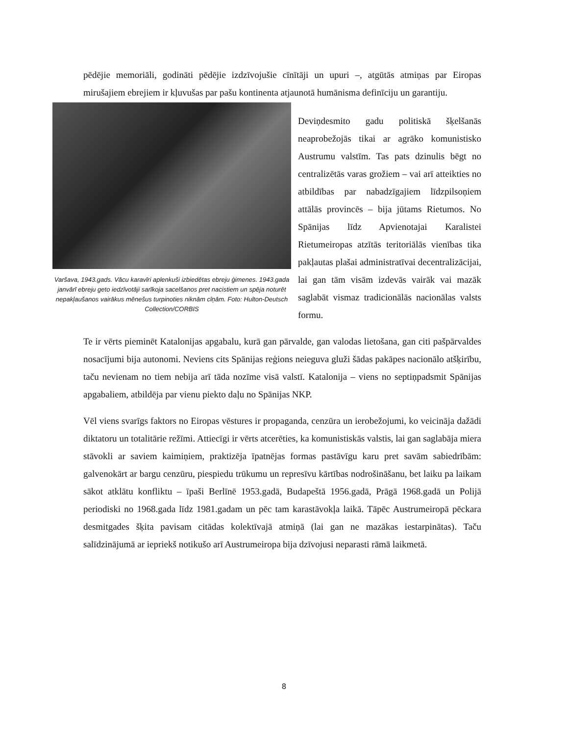pēdējie memoriāli, godināti pēdējie izdzīvojušie cīnītāji un upuri –, atgūtās atmiņas par Eiropas mirušajiem ebrejiem ir kļuvušas par pašu kontinenta atjaunotā humānisma definīciju un garantiju.
Varšava, 1943.gads. Vācu karavīri aplenkuši izbiedētas ebreju ģimenes. 1943.gada janvārī ebreju geto iedzīvotāji sarīkoja sacelšanos pret nacistiem un spēja noturēt nepakļaušanos vairākus mēnešus turpinoties niknām cīņām. Foto: Hulton-Deutsch Collection/CORBIS
Deviņdesmito gadu politiskā šķelšanās neaprobežojās tikai ar agrāko komunistisko Austrumu valstīm. Tas pats dzinulis bēgt no centralizētās varas grožiem – vai arī atteikties no atbildības par nabadzīgajiem līdzpilsoņiem attālās provincēs – bija jūtams Rietumos. No Spānijas līdz Apvienotajai Karalistei Rietumeiropas atzītās teritoriālās vienības tika pakļautas plašai administratīvai decentralizācijai, lai gan tām visām izdevās vairāk vai mazāk saglabāt vismaz tradicionālās nacionālas valsts formu.
Te ir vērts pieminēt Katalonijas apgabalu, kurā gan pārvalde, gan valodas lietošana, gan citi pašpārvaldes nosacījumi bija autonomi. Neviens cits Spānijas reģions neieguva gluži šādas pakāpes nacionālo atšķirību, taču nevienam no tiem nebija arī tāda nozīme visā valstī. Katalonija – viens no septiņpadsmit Spānijas apgabaliem, atbildēja par vienu piekto daļu no Spānijas NKP.
Vēl viens svarīgs faktors no Eiropas vēstures ir propaganda, cenzūra un ierobežojumi, ko veicināja dažādi diktatoru un totalitārie režīmi. Attiecīgi ir vērts atcerēties, ka komunistiskās valstis, lai gan saglabāja miera stāvokli ar saviem kaimiņiem, praktizēja īpatnējas formas pastāvīgu karu pret savām sabiedrībām: galvenokārt ar bargu cenzūru, piespiedu trūkumu un represīvu kārtības nodrošināšanu, bet laiku pa laikam sākot atklātu konfliktu – īpaši Berlīnē 1953.gadā, Budapeštā 1956.gadā, Prāgā 1968.gadā un Polijā periodiski no 1968.gada līdz 1981.gadam un pēc tam karastāvokļa laikā. Tāpēc Austrumeiropā pēckara desmitgades šķita pavisam citādas kolektīvajā atmiņā (lai gan ne mazākas iestarpinātas). Taču salīdzinājumā ar iepriekš notikušo arī Austrumeiropa bija dzīvojusi neparasti rāmā laikmetā.
8